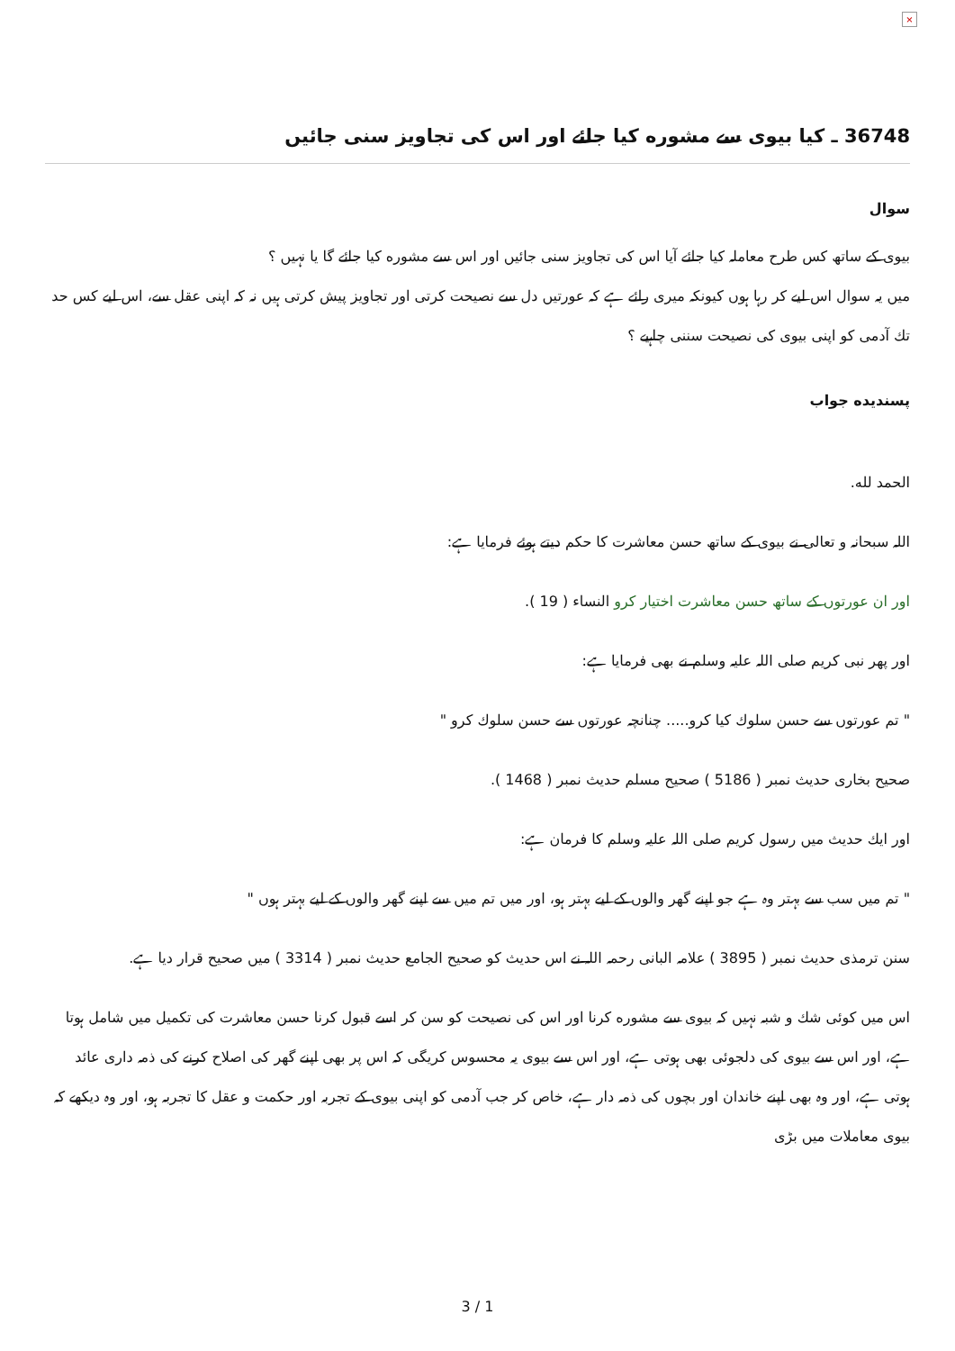×
36748 ـ كيا بيوى سے مشوره كيا جائے اور اس كى تجاويز سنى جائيں
سوال
بيوى كے ساتھ كس طرح معاملہ كيا جائے آيا اس كى تجاويز سنى جائيں اور اس سے مشوره كيا جائے گا يا نہيں ؟
ميں يہ سوال اس ليے كر رہا ہوں كيونكہ ميرى رائے ہے كہ عورتيں دل سے نصيحت كرتى اور تجاويز پيش كرتى ہيں نہ كہ اپنى عقل سے، اس ليے كس حد تك آدمى كو اپنى بيوى كى نصيحت سننى چاہيے ؟
پسنديده جواب
الحمد لله.
اللہ سبحانہ و تعالى نے بيوى كے ساتھ حسن معاشرت كا حكم ديتے ہوئے فرمايا ہے:
اور ان عورتوں كے ساتھ حسن معاشرت اختيار كرو النساء ( 19 ).
اور پھر نبى كريم صلى اللہ عليہ وسلم نے بھى فرمايا ہے:
" تم عورتوں سے حسن سلوك كيا كرو..... چنانچہ عورتوں سے حسن سلوك كرو "
صحيح بخارى حديث نمبر ( 5186 ) صحيح مسلم حديث نمبر ( 1468 ).
اور ايك حديث ميں رسول كريم صلى اللہ عليہ وسلم كا فرمان ہے:
" تم ميں سب سے بہتر وہ ہے جو اپنے گھر والوں كے ليے بہتر ہو، اور ميں تم ميں سے اپنے گھر والوں كے ليے بہتر ہوں "
سنن ترمذى حديث نمبر ( 3895 ) علامہ البانى رحمہ اللہ نے اس حديث كو صحيح الجامع حديث نمبر ( 3314 ) ميں صحيح قرار ديا ہے.
اس ميں كوئى شك و شبہ نہيں كہ بيوى سے مشوره كرنا اور اس كى نصيحت كو سن كر اسے قبول كرنا حسن معاشرت كى تكميل ميں شامل ہوتا ہے، اور اس سے بيوى كى دلجوئى بھى ہوتى ہے، اور اس سے بيوى يہ محسوس كريگى كہ اس پر بھى اپنے گھر كى اصلاح كرنے كى ذمہ دارى عائد ہوتى ہے، اور وہ بھى اپنے خاندان اور بچوں كى ذمہ دار ہے، خاص كر جب آدمى كو اپنى بيوى كے تجربہ اور حكمت و عقل كا تجربہ ہو، اور وہ ديكھے كہ بيوى معاملات ميں بڑى
3 / 1